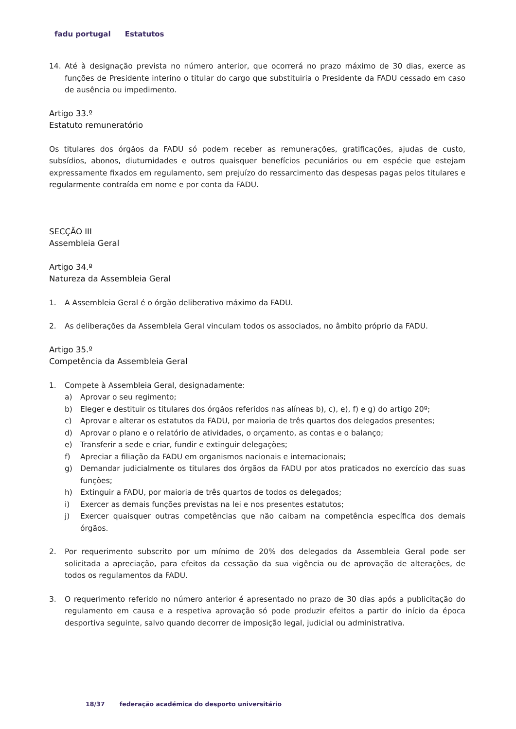fadu portugal Estatutos
14. Até à designação prevista no número anterior, que ocorrerá no prazo máximo de 30 dias, exerce as funções de Presidente interino o titular do cargo que substituiria o Presidente da FADU cessado em caso de ausência ou impedimento.
Artigo 33.º
Estatuto remuneratório
Os titulares dos órgãos da FADU só podem receber as remunerações, gratificações, ajudas de custo, subsídios, abonos, diuturnidades e outros quaisquer benefícios pecuniários ou em espécie que estejam expressamente fixados em regulamento, sem prejuízo do ressarcimento das despesas pagas pelos titulares e regularmente contraída em nome e por conta da FADU.
SECÇÃO III
Assembleia Geral
Artigo 34.º
Natureza da Assembleia Geral
1. A Assembleia Geral é o órgão deliberativo máximo da FADU.
2. As deliberações da Assembleia Geral vinculam todos os associados, no âmbito próprio da FADU.
Artigo 35.º
Competência da Assembleia Geral
1. Compete à Assembleia Geral, designadamente:
a) Aprovar o seu regimento;
b) Eleger e destituir os titulares dos órgãos referidos nas alíneas b), c), e), f) e g) do artigo 20º;
c) Aprovar e alterar os estatutos da FADU, por maioria de três quartos dos delegados presentes;
d) Aprovar o plano e o relatório de atividades, o orçamento, as contas e o balanço;
e) Transferir a sede e criar, fundir e extinguir delegações;
f) Apreciar a filiação da FADU em organismos nacionais e internacionais;
g) Demandar judicialmente os titulares dos órgãos da FADU por atos praticados no exercício das suas funções;
h) Extinguir a FADU, por maioria de três quartos de todos os delegados;
i) Exercer as demais funções previstas na lei e nos presentes estatutos;
j) Exercer quaisquer outras competências que não caibam na competência específica dos demais órgãos.
2. Por requerimento subscrito por um mínimo de 20% dos delegados da Assembleia Geral pode ser solicitada a apreciação, para efeitos da cessação da sua vigência ou de aprovação de alterações, de todos os regulamentos da FADU.
3. O requerimento referido no número anterior é apresentado no prazo de 30 dias após a publicitação do regulamento em causa e a respetiva aprovação só pode produzir efeitos a partir do início da época desportiva seguinte, salvo quando decorrer de imposição legal, judicial ou administrativa.
18/37 federação académica do desporto universitário